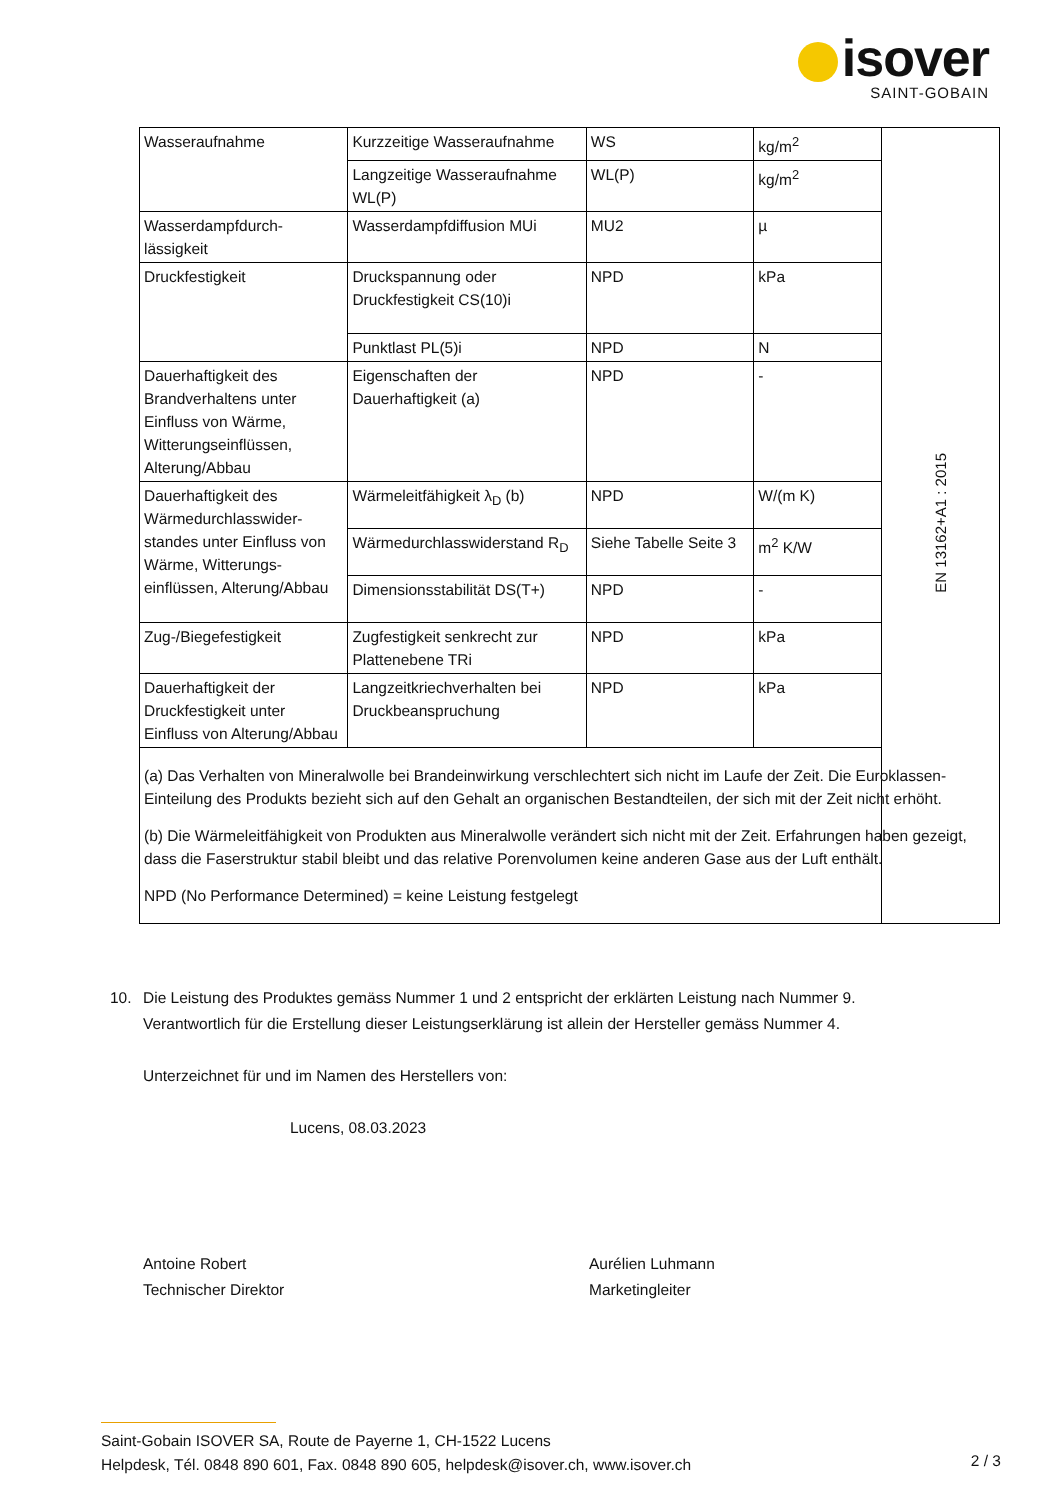isover
SAINT-GOBAIN
| Wasseraufnahme | Kurzzeitige Wasseraufnahme | WS | kg/m<sup>2</sup> | EN 13162+A1 : 2015 |
| | Langzeitige Wasseraufnahme WL(P) | WL(P) | kg/m<sup>2</sup> | |
| Wasserdampfdurch-lässigkeit | Wasserdampfdiffusion MUi | MU2 | µ | |
| Druckfestigkeit | Druckspannung oder Druckfestigkeit CS(10)i | NPD | kPa | |
| | Punktlast PL(5)i | NPD | N | |
| Dauerhaftigkeit des Brandverhaltens unter Einfluss von Wärme, Witterungseinflüssen, Alterung/Abbau | Eigenschaften der Dauerhaftigkeit (a) | NPD | - | |
| Dauerhaftigkeit des Wärmedurchlasswider-standes unter Einfluss von Wärme, Witterungs-einflüssen, Alterung/Abbau | Wärmeleitfähigkeit λ<sub>D</sub> (b) | NPD | W/(m K) | |
| | Wärmedurchlasswiderstand R<sub>D</sub> | Siehe Tabelle Seite 3 | m<sup>2</sup> K/W | |
| | Dimensionsstabilität DS(T+) | NPD | - | |
| Zug-/Biegefestigkeit | Zugfestigkeit senkrecht zur Plattenebene TRi | NPD | kPa | |
| Dauerhaftigkeit der Druckfestigkeit unter Einfluss von Alterung/Abbau | Langzeitkriechverhalten bei Druckbeanspruchung | NPD | kPa | |
| (a) Das Verhalten von Mineralwolle bei Brandeinwirkung verschlechtert sich nicht im Laufe der Zeit. Die Euroklassen-Einteilung des Produkts bezieht sich auf den Gehalt an organischen Bestandteilen, der sich mit der Zeit nicht erhöht. (b) Die Wärmeleitfähigkeit von Produkten aus Mineralwolle verändert sich nicht mit der Zeit. Erfahrungen haben gezeigt, dass die Faserstruktur stabil bleibt und das relative Porenvolumen keine anderen Gase aus der Luft enthält. NPD (No Performance Determined) = keine Leistung festgelegt | | | | |
10. Die Leistung des Produktes gemäss Nummer 1 und 2 entspricht der erklärten Leistung nach Nummer 9.
Verantwortlich für die Erstellung dieser Leistungserklärung ist allein der Hersteller gemäss Nummer 4.
Unterzeichnet für und im Namen des Herstellers von:
Lucens, 08.03.2023
Antoine Robert
Technischer Direktor
Aurélien Luhmann
Marketingleiter
Saint-Gobain ISOVER SA, Route de Payerne 1, CH-1522 Lucens
Helpdesk, Tél. 0848 890 601, Fax. 0848 890 605, helpdesk@isover.ch, www.isover.ch
2 / 3